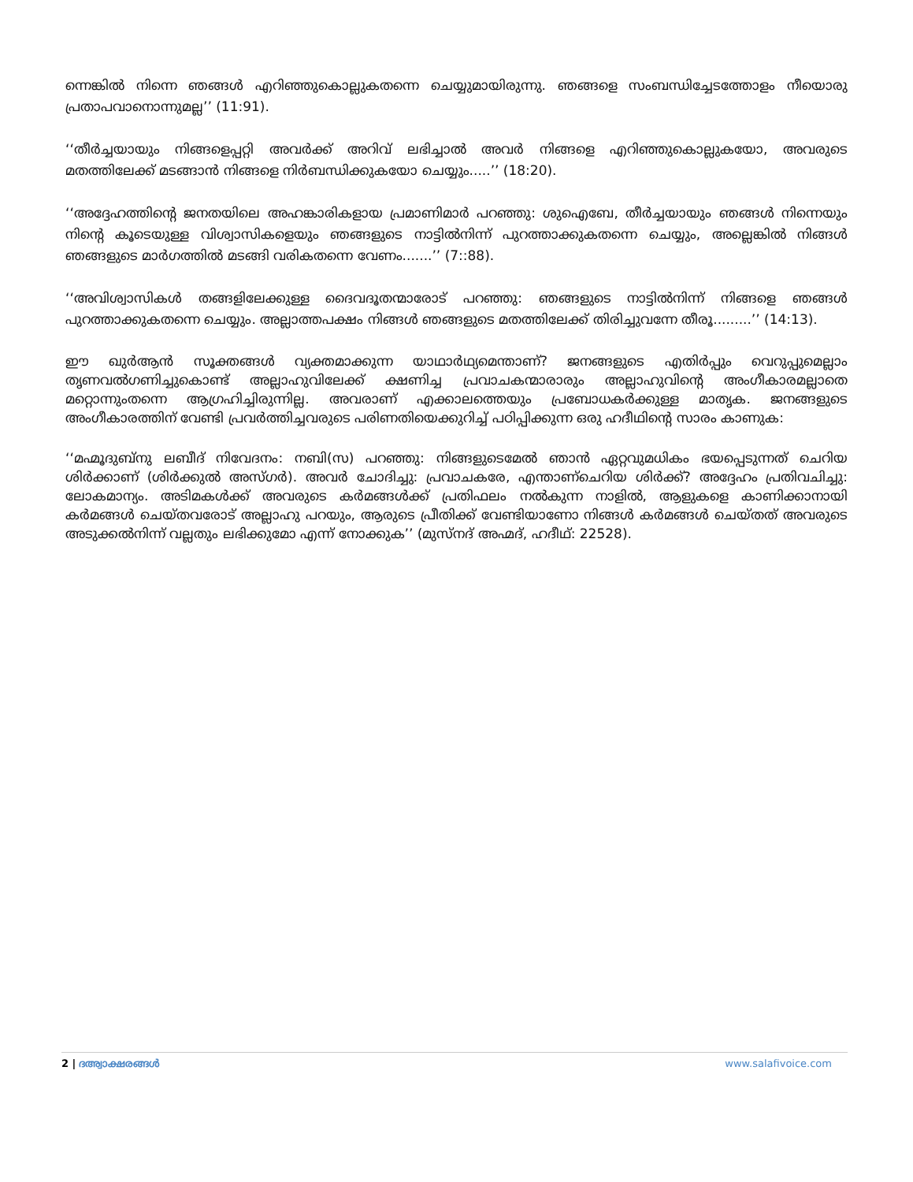ന്നെങ്കിൽ നിന്നെ ഞങ്ങൾ എറിഞ്ഞുകൊല്ലുകതന്നെ ചെയ്യുമായിരുന്നു. ഞങ്ങളെ സംബന്ധിച്ചേടത്തോളം നീയൊരു പ്രതാപവാനൊന്നുമല്ല’’ (11:91).
‘‘തീർച്ചയായും നിങ്ങളെപ്പറ്റി അവർക്ക് അറിവ് ലഭിച്ചാൽ അവർ നിങ്ങളെ എറിഞ്ഞുകൊല്ലുകയോ, അവരുടെ മതത്തിലേക്ക് മടങ്ങാൻ നിങ്ങളെ നിർബന്ധിക്കുകയോ ചെയ്യും.....’’ (18:20).
‘‘അദ്ദേഹത്തിന്റെ ജനതയിലെ അഹങ്കാരികളായ പ്രമാണിമാർ പറഞ്ഞു: ശുഐബേ, തീർച്ചയായും ഞങ്ങൾ നിന്നെയും നിന്റെ കൂടെയുള്ള വിശ്വാസികളെയും ഞങ്ങളുടെ നാട്ടിൽനിന്ന് പുറത്താക്കുകതന്നെ ചെയ്യും, അല്ലെങ്കിൽ നിങ്ങൾ ഞങ്ങളുടെ മാർഗത്തിൽ മടങ്ങി വരികതന്നെ വേണം.......’’ (7::88).
‘‘അവിശ്വാസികൾ തങ്ങളിലേക്കുള്ള ദൈവദൂതന്മാരോട് പറഞ്ഞു: ഞങ്ങളുടെ നാട്ടിൽനിന്ന് നിങ്ങളെ ഞങ്ങൾ പുറത്താക്കുകതന്നെ ചെയ്യും. അല്ലാത്തപക്ഷം നിങ്ങൾ ഞങ്ങളുടെ മതത്തിലേക്ക് തിരിച്ചുവന്നേ തീരൂ.........’’ (14:13).
ഈ ഖുർആൻ സൂക്തങ്ങൾ വ്യക്തമാക്കുന്ന യാഥാർഥ്യമെന്താണ്? ജനങ്ങളുടെ എതിർപ്പും വെറുപ്പുമെല്ലാം തൃണവൽഗണിച്ചുകൊണ്ട് അല്ലാഹുവിലേക്ക് ക്ഷണിച്ച പ്രവാചകന്മാരാരും അല്ലാഹുവിന്റെ അംഗീകാരമല്ലാതെ മറ്റൊന്നുംതന്നെ ആഗ്രഹിച്ചിരുന്നില്ല. അവരാണ് എക്കാലത്തെയും പ്രബോധകർക്കുള്ള മാതൃക. ജനങ്ങളുടെ അംഗീകാരത്തിന് വേണ്ടി പ്രവർത്തിച്ചവരുടെ പരിണതിയെക്കുറിച്ച് പഠിപ്പിക്കുന്ന ഒരു ഹദീഥിന്റെ സാരം കാണുക:
‘‘മഹ്മൂദുബ്നു ലബീദ് നിവേദനം: നബി(സ) പറഞ്ഞു: നിങ്ങളുടെമേൽ ഞാൻ ഏറ്റവുമധികം ഭയപ്പെടുന്നത് ചെറിയ ശിർക്കാണ് (ശിർക്കുൽ അസ്ഗർ). അവർ ചോദിച്ചു: പ്രവാചകരേ, എന്താണ്ചെറിയ ശിർക്ക്? അദ്ദേഹം പ്രതിവചിച്ചു: ലോകമാന്യം. അടിമകൾക്ക് അവരുടെ കർമങ്ങൾക്ക് പ്രതിഫലം നൽകുന്ന നാളിൽ, ആളുകളെ കാണിക്കാനായി കർമങ്ങൾ ചെയ്തവരോട് അല്ലാഹു പറയും, ആരുടെ പ്രീതിക്ക് വേണ്ടിയാണോ നിങ്ങൾ കർമങ്ങൾ ചെയ്തത് അവരുടെ അടുക്കൽനിന്ന് വല്ലതും ലഭിക്കുമോ എന്ന് നോക്കുക’’ (മുസ്നദ് അഹ്മദ്, ഹദീഥ്: 22528).
2 | ദഅ്വാക്ഷരങ്ങൾ www.salafivoice.com